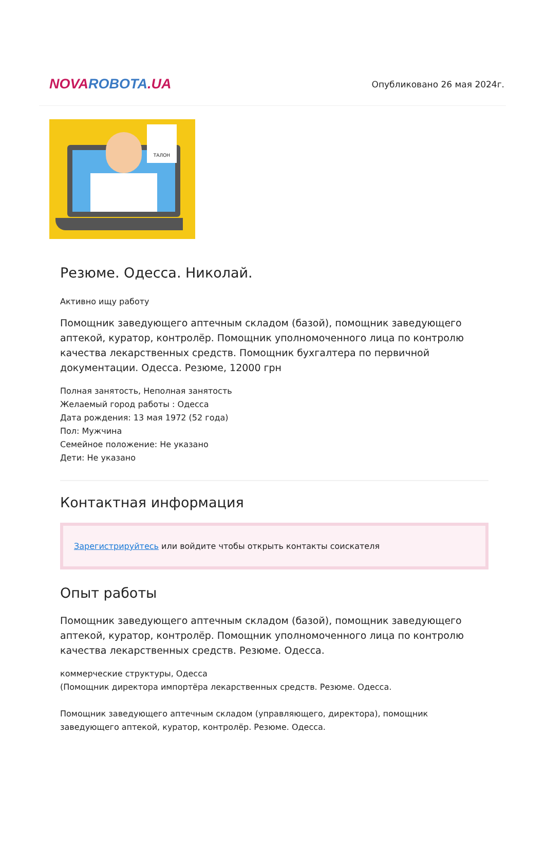NOVAROBOTA.UA
Опубликовано 26 мая 2024г.
ТАЛОН
Резюме. Одесса. Николай.
Активно ищу работу
Помощник заведующего аптечным складом (базой), помощник заведующего аптекой, куратор, контролёр. Помощник уполномоченного лица по контролю качества лекарственных средств. Помощник бухгалтера по первичной документации. Одесса. Резюме, 12000 грн
Полная занятость, Неполная занятость
Желаемый город работы : Одесса
Дата рождения: 13 мая 1972 (52 года)
Пол: Мужчина
Семейное положение: Не указано
Дети: Не указано
Контактная информация
Зарегистрируйтесь или войдите чтобы открыть контакты соискателя
Опыт работы
Помощник заведующего аптечным складом (базой), помощник заведующего аптекой, куратор, контролёр. Помощник уполномоченного лица по контролю качества лекарственных средств. Резюме. Одесса.
коммерческие структуры, Одесса
(Помощник директора импортёра лекарственных средств. Резюме. Одесса.
Помощник заведующего аптечным складом (управляющего, директора), помощник заведующего аптекой, куратор, контролёр. Резюме. Одесса.